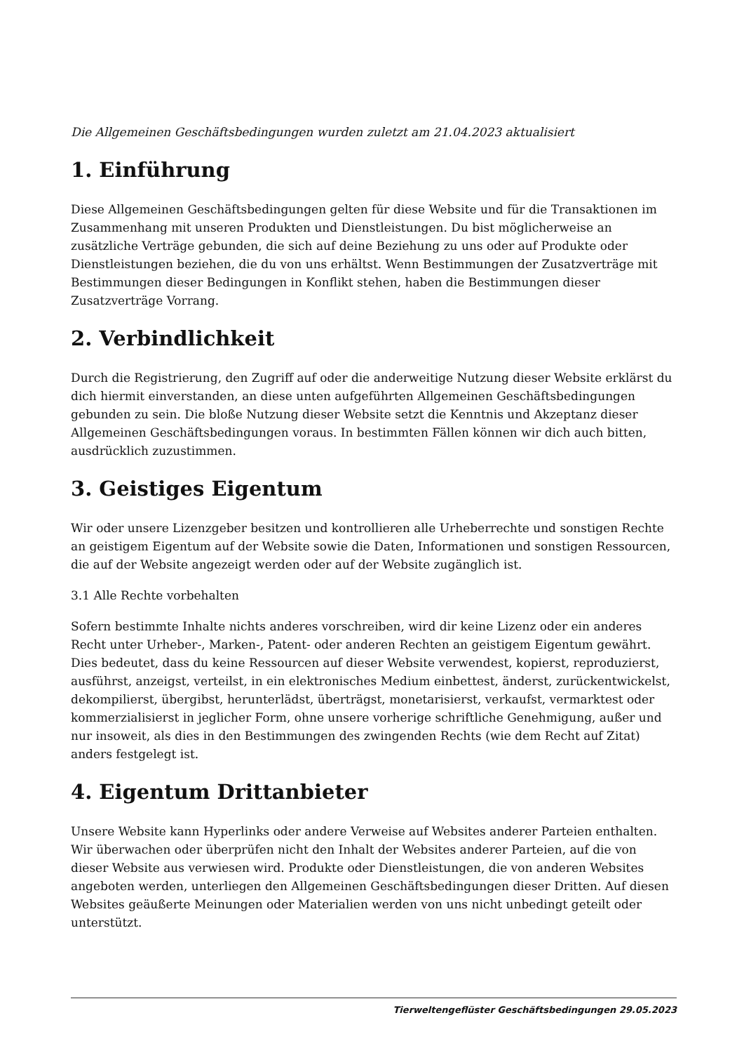Die Allgemeinen Geschäftsbedingungen wurden zuletzt am 21.04.2023 aktualisiert
1. Einführung
Diese Allgemeinen Geschäftsbedingungen gelten für diese Website und für die Transaktionen im Zusammenhang mit unseren Produkten und Dienstleistungen. Du bist möglicherweise an zusätzliche Verträge gebunden, die sich auf deine Beziehung zu uns oder auf Produkte oder Dienstleistungen beziehen, die du von uns erhältst. Wenn Bestimmungen der Zusatzverträge mit Bestimmungen dieser Bedingungen in Konflikt stehen, haben die Bestimmungen dieser Zusatzverträge Vorrang.
2. Verbindlichkeit
Durch die Registrierung, den Zugriff auf oder die anderweitige Nutzung dieser Website erklärst du dich hiermit einverstanden, an diese unten aufgeführten Allgemeinen Geschäftsbedingungen gebunden zu sein. Die bloße Nutzung dieser Website setzt die Kenntnis und Akzeptanz dieser Allgemeinen Geschäftsbedingungen voraus. In bestimmten Fällen können wir dich auch bitten, ausdrücklich zuzustimmen.
3. Geistiges Eigentum
Wir oder unsere Lizenzgeber besitzen und kontrollieren alle Urheberrechte und sonstigen Rechte an geistigem Eigentum auf der Website sowie die Daten, Informationen und sonstigen Ressourcen, die auf der Website angezeigt werden oder auf der Website zugänglich ist.
3.1 Alle Rechte vorbehalten
Sofern bestimmte Inhalte nichts anderes vorschreiben, wird dir keine Lizenz oder ein anderes Recht unter Urheber-, Marken-, Patent- oder anderen Rechten an geistigem Eigentum gewährt. Dies bedeutet, dass du keine Ressourcen auf dieser Website verwendest, kopierst, reproduzierst, ausführst, anzeigst, verteilst, in ein elektronisches Medium einbettest, änderst, zurückentwickelst, dekompilierst, übergibst, herunterlädst, überträgst, monetarisierst, verkaufst, vermarktest oder kommerzialisierst in jeglicher Form, ohne unsere vorherige schriftliche Genehmigung, außer und nur insoweit, als dies in den Bestimmungen des zwingenden Rechts (wie dem Recht auf Zitat) anders festgelegt ist.
4. Eigentum Drittanbieter
Unsere Website kann Hyperlinks oder andere Verweise auf Websites anderer Parteien enthalten. Wir überwachen oder überprüfen nicht den Inhalt der Websites anderer Parteien, auf die von dieser Website aus verwiesen wird. Produkte oder Dienstleistungen, die von anderen Websites angeboten werden, unterliegen den Allgemeinen Geschäftsbedingungen dieser Dritten. Auf diesen Websites geäußerte Meinungen oder Materialien werden von uns nicht unbedingt geteilt oder unterstützt.
Tierweltengeflüster Geschäftsbedingungen 29.05.2023